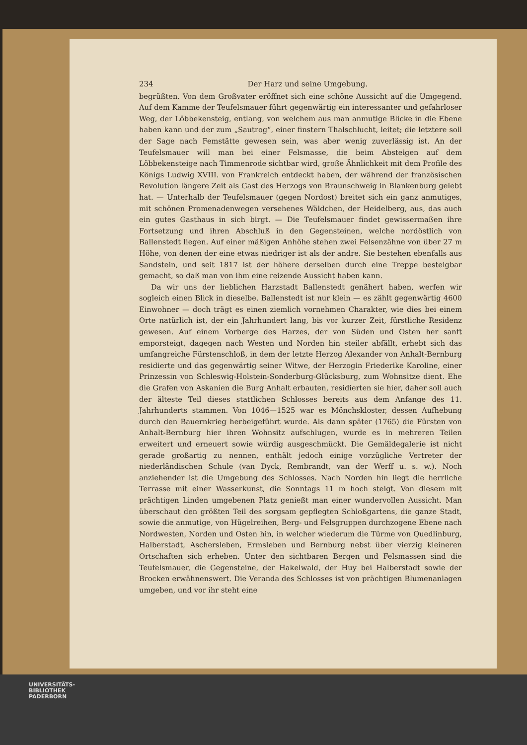234 Der Harz und seine Umgebung.
begrüßten. Von dem Großvater eröffnet sich eine schöne Aussicht auf die Umgegend. Auf dem Kamme der Teufelsmauer führt gegenwärtig ein interessanter und gefahrloser Weg, der Löbbekensteig, entlang, von welchem aus man anmutige Blicke in die Ebene haben kann und der zum „Sautrog“, einer finstern Thalschlucht, leitet; die letztere soll der Sage nach Femstätte gewesen sein, was aber wenig zuverlässig ist. An der Teufelsmauer will man bei einer Felsmasse, die beim Absteigen auf dem Löbbekensteige nach Timmenrode sichtbar wird, große Ähnlichkeit mit dem Profile des Königs Ludwig XVIII. von Frankreich entdeckt haben, der während der französischen Revolution längere Zeit als Gast des Herzogs von Braunschweig in Blankenburg gelebt hat. — Unterhalb der Teufelsmauer (gegen Nordost) breitet sich ein ganz anmutiges, mit schönen Promenadenwegen versehenes Wäldchen, der Heidelberg, aus, das auch ein gutes Gasthaus in sich birgt. — Die Teufelsmauer findet gewissermaßen ihre Fortsetzung und ihren Abschluß in den Gegensteinen, welche nordöstlich von Ballenstedt liegen. Auf einer mäßigen Anhöhe stehen zwei Felsenzähne von über 27 m Höhe, von denen der eine etwas niedriger ist als der andre. Sie bestehen ebenfalls aus Sandstein, und seit 1817 ist der höhere derselben durch eine Treppe besteigbar gemacht, so daß man von ihm eine reizende Aussicht haben kann.
Da wir uns der lieblichen Harzstadt Ballenstedt genähert haben, werfen wir sogleich einen Blick in dieselbe. Ballenstedt ist nur klein — es zählt gegenwärtig 4600 Einwohner — doch trägt es einen ziemlich vornehmen Charakter, wie dies bei einem Orte natürlich ist, der ein Jahrhundert lang, bis vor kurzer Zeit, fürstliche Residenz gewesen. Auf einem Vorberge des Harzes, der von Süden und Osten her sanft emporsteigt, dagegen nach Westen und Norden hin steiler abfällt, erhebt sich das umfangreiche Fürstenschloß, in dem der letzte Herzog Alexander von Anhalt-Bernburg residierte und das gegenwärtig seiner Witwe, der Herzogin Friederike Karoline, einer Prinzessin von Schleswig-Holstein-Sonderburg-Glücksburg, zum Wohnsitze dient. Ehe die Grafen von Askanien die Burg Anhalt erbauten, residierten sie hier, daher soll auch der älteste Teil dieses stattlichen Schlosses bereits aus dem Anfange des 11. Jahrhunderts stammen. Von 1046—1525 war es Mönchskloster, dessen Aufhebung durch den Bauernkrieg herbeigeführt wurde. Als dann später (1765) die Fürsten von Anhalt-Bernburg hier ihren Wohnsitz aufschlugen, wurde es in mehreren Teilen erweitert und erneuert sowie würdig ausgeschmückt. Die Gemäldegalerie ist nicht gerade großartig zu nennen, enthält jedoch einige vorzügliche Vertreter der niederländischen Schule (van Dyck, Rembrandt, van der Werff u. s. w.). Noch anziehender ist die Umgebung des Schlosses. Nach Norden hin liegt die herrliche Terrasse mit einer Wasserkunst, die Sonntags 11 m hoch steigt. Von diesem mit prächtigen Linden umgebenen Platz genießt man einer wundervollen Aussicht. Man überschaut den größten Teil des sorgsam gepflegten Schloßgartens, die ganze Stadt, sowie die anmutige, von Hügelreihen, Berg- und Felsgruppen durchzogene Ebene nach Nordwesten, Norden und Osten hin, in welcher wiederum die Türme von Quedlinburg, Halberstadt, Aschersleben, Ermsleben und Bernburg nebst über vierzig kleineren Ortschaften sich erheben. Unter den sichtbaren Bergen und Felsmassen sind die Teufelsmauer, die Gegensteine, der Hakelwald, der Huy bei Halberstadt sowie der Brocken erwähnenswert. Die Veranda des Schlosses ist von prächtigen Blumenanlagen umgeben, und vor ihr steht eine
UNIVERSITÄTS-
BIBLIOTHEK
PADERBORN